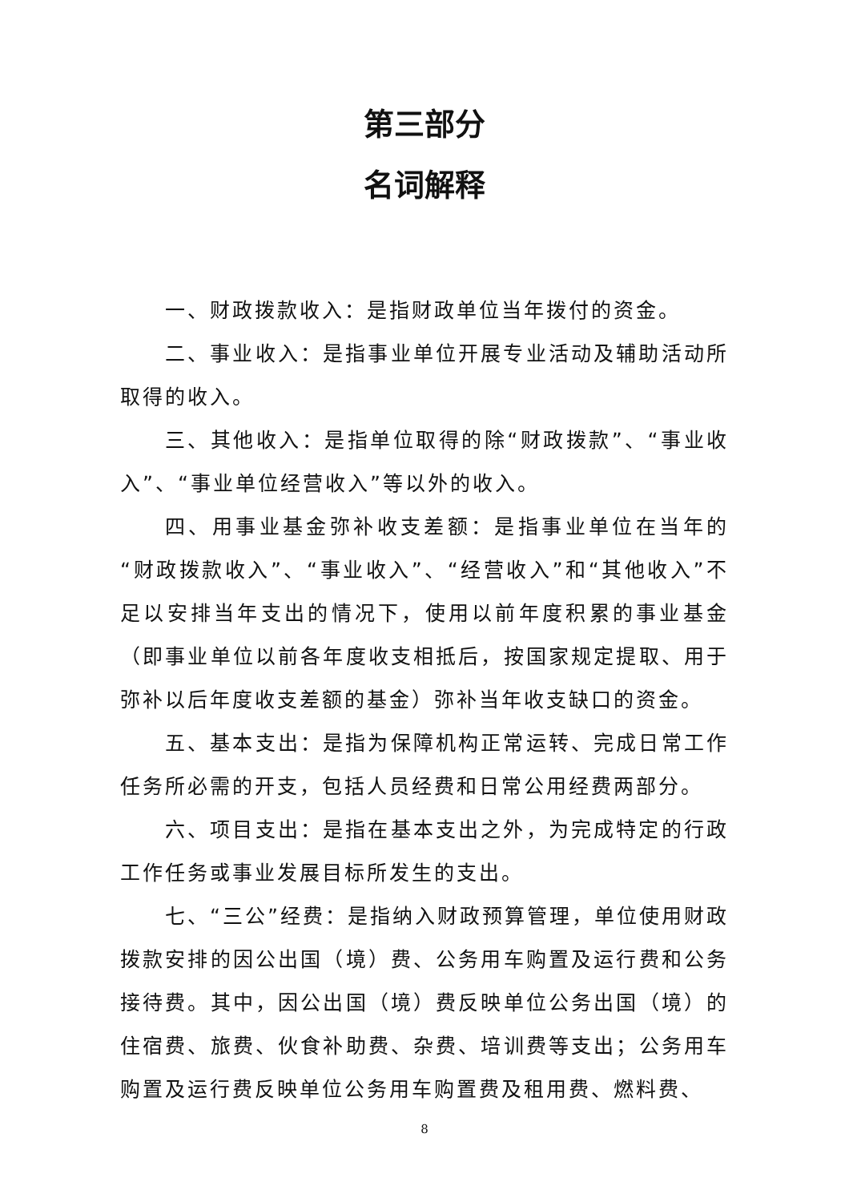第三部分
名词解释
一、财政拨款收入：是指财政单位当年拨付的资金。
二、事业收入：是指事业单位开展专业活动及辅助活动所取得的收入。
三、其他收入：是指单位取得的除“财政拨款”、“事业收入”、“事业单位经营收入”等以外的收入。
四、用事业基金弥补收支差额：是指事业单位在当年的“财政拨款收入”、“事业收入”、“经营收入”和“其他收入”不足以安排当年支出的情况下，使用以前年度积累的事业基金（即事业单位以前各年度收支相抵后，按国家规定提取、用于弥补以后年度收支差额的基金）弥补当年收支缺口的资金。
五、基本支出：是指为保障机构正常运转、完成日常工作任务所必需的开支，包括人员经费和日常公用经费两部分。
六、项目支出：是指在基本支出之外，为完成特定的行政工作任务或事业发展目标所发生的支出。
七、“三公”经费：是指纳入财政预算管理，单位使用财政拨款安排的因公出国（境）费、公务用车购置及运行费和公务接待费。其中，因公出国（境）费反映单位公务出国（境）的住宿费、旅费、伙食补助费、杂费、培训费等支出；公务用车购置及运行费反映单位公务用车购置费及租用费、燃料费、
8